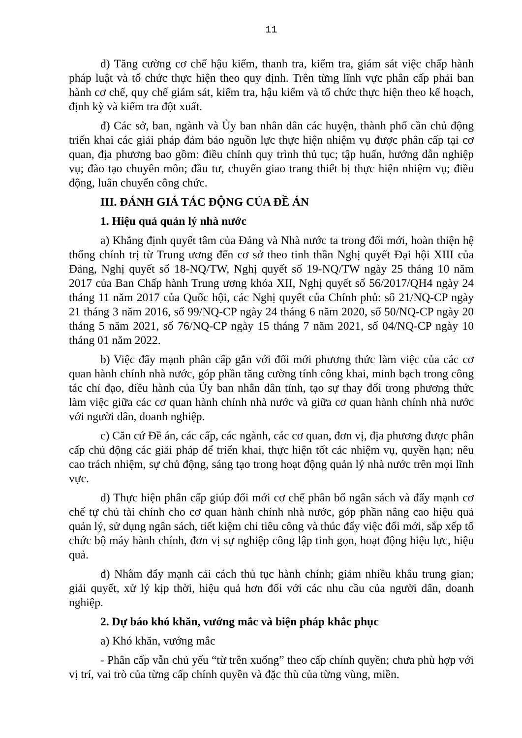11
d) Tăng cường cơ chế hậu kiểm, thanh tra, kiểm tra, giám sát việc chấp hành pháp luật và tổ chức thực hiện theo quy định. Trên từng lĩnh vực phân cấp phải ban hành cơ chế, quy chế giám sát, kiểm tra, hậu kiểm và tổ chức thực hiện theo kế hoạch, định kỳ và kiểm tra đột xuất.
đ) Các sở, ban, ngành và Ủy ban nhân dân các huyện, thành phố cần chủ động triển khai các giải pháp đảm bảo nguồn lực thực hiện nhiệm vụ được phân cấp tại cơ quan, địa phương bao gồm: điều chỉnh quy trình thủ tục; tập huấn, hướng dẫn nghiệp vụ; đào tạo chuyên môn; đầu tư, chuyển giao trang thiết bị thực hiện nhiệm vụ; điều động, luân chuyển công chức.
III. ĐÁNH GIÁ TÁC ĐỘNG CỦA ĐỀ ÁN
1. Hiệu quả quản lý nhà nước
a) Khẳng định quyết tâm của Đảng và Nhà nước ta trong đổi mới, hoàn thiện hệ thống chính trị từ Trung ương đến cơ sở theo tinh thần Nghị quyết Đại hội XIII của Đảng, Nghị quyết số 18-NQ/TW, Nghị quyết số 19-NQ/TW ngày 25 tháng 10 năm 2017 của Ban Chấp hành Trung ương khóa XII, Nghị quyết số 56/2017/QH4 ngày 24 tháng 11 năm 2017 của Quốc hội, các Nghị quyết của Chính phủ: số 21/NQ-CP ngày 21 tháng 3 năm 2016, số 99/NQ-CP ngày 24 tháng 6 năm 2020, số 50/NQ-CP ngày 20 tháng 5 năm 2021, số 76/NQ-CP ngày 15 tháng 7 năm 2021, số 04/NQ-CP ngày 10 tháng 01 năm 2022.
b) Việc đẩy mạnh phân cấp gắn với đổi mới phương thức làm việc của các cơ quan hành chính nhà nước, góp phần tăng cường tính công khai, minh bạch trong công tác chỉ đạo, điều hành của Ủy ban nhân dân tỉnh, tạo sự thay đổi trong phương thức làm việc giữa các cơ quan hành chính nhà nước và giữa cơ quan hành chính nhà nước với người dân, doanh nghiệp.
c) Căn cứ Đề án, các cấp, các ngành, các cơ quan, đơn vị, địa phương được phân cấp chủ động các giải pháp để triển khai, thực hiện tốt các nhiệm vụ, quyền hạn; nêu cao trách nhiệm, sự chủ động, sáng tạo trong hoạt động quản lý nhà nước trên mọi lĩnh vực.
d) Thực hiện phân cấp giúp đổi mới cơ chế phân bổ ngân sách và đẩy mạnh cơ chế tự chủ tài chính cho cơ quan hành chính nhà nước, góp phần nâng cao hiệu quả quản lý, sử dụng ngân sách, tiết kiệm chi tiêu công và thúc đẩy việc đổi mới, sắp xếp tổ chức bộ máy hành chính, đơn vị sự nghiệp công lập tinh gọn, hoạt động hiệu lực, hiệu quả.
đ) Nhằm đẩy mạnh cải cách thủ tục hành chính; giảm nhiều khâu trung gian; giải quyết, xử lý kịp thời, hiệu quả hơn đối với các nhu cầu của người dân, doanh nghiệp.
2. Dự báo khó khăn, vướng mắc và biện pháp khắc phục
a) Khó khăn, vướng mắc
- Phân cấp vẫn chủ yếu “từ trên xuống” theo cấp chính quyền; chưa phù hợp với vị trí, vai trò của từng cấp chính quyền và đặc thù của từng vùng, miền.